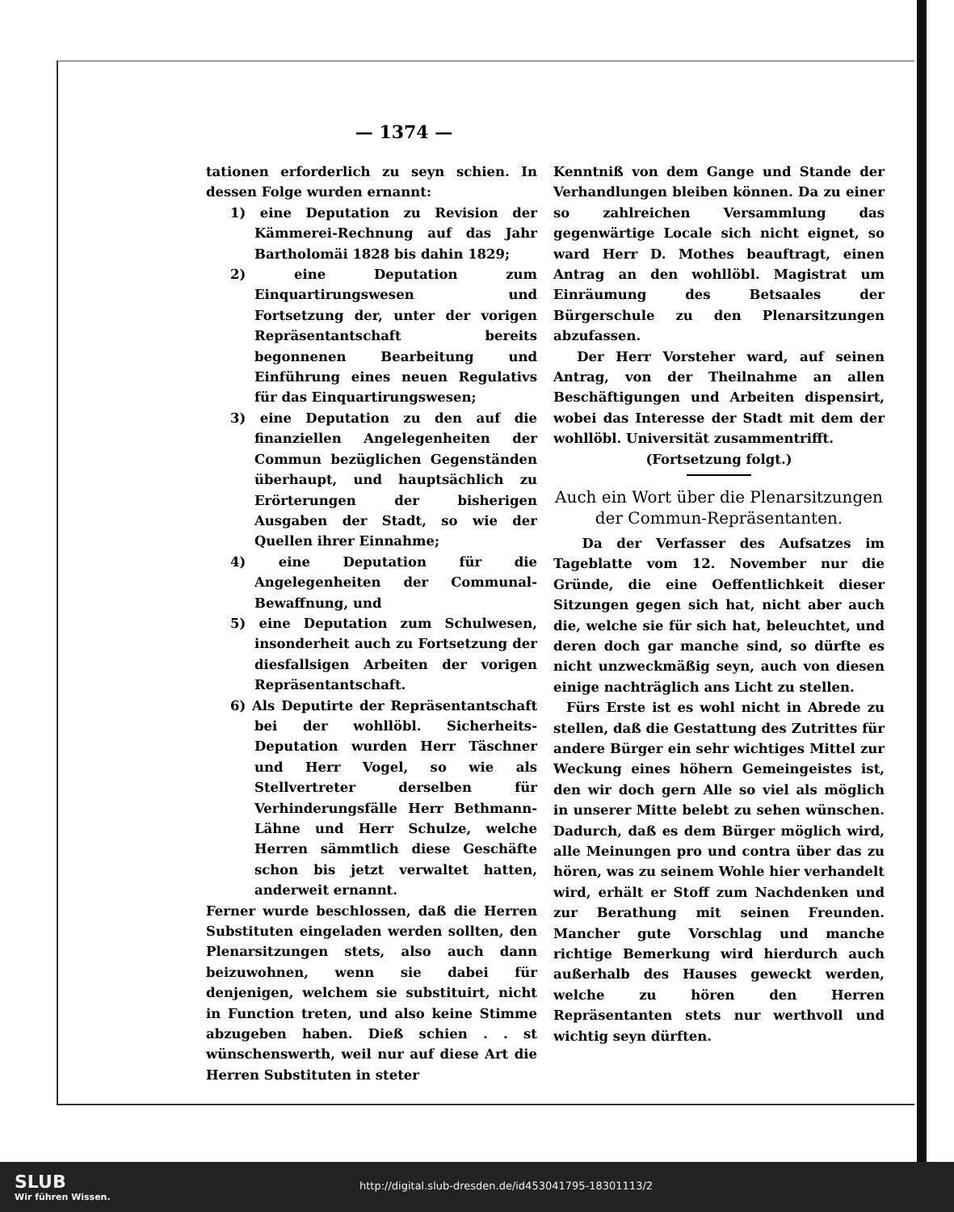— 1374 —
tationen erforderlich zu seyn schien. In dessen Folge wurden ernannt:
1) eine Deputation zu Revision der Kämmerei-Rechnung auf das Jahr Bartholomäi 1828 bis dahin 1829;
2) eine Deputation zum Einquartirungswesen und Fortsetzung der, unter der vorigen Repräsentantschaft bereits begonnenen Bearbeitung und Einführung eines neuen Regulativs für das Einquartirungswesen;
3) eine Deputation zu den auf die finanziellen Angelegenheiten der Commun bezüglichen Gegenständen überhaupt, und hauptsächlich zu Erörterungen der bisherigen Ausgaben der Stadt, so wie der Quellen ihrer Einnahme;
4) eine Deputation für die Angelegenheiten der Communal-Bewaffnung, und
5) eine Deputation zum Schulwesen, insonderheit auch zu Fortsetzung der diesfallsigen Arbeiten der vorigen Repräsentantschaft.
6) Als Deputirte der Repräsentantschaft bei der wohllöbl. Sicherheits-Deputation wurden Herr Täschner und Herr Vogel, so wie als Stellvertreter derselben für Verhinderungsfälle Herr Bethmann-Lähne und Herr Schulze, welche Herren sämmtlich diese Geschäfte schon bis jetzt verwaltet hatten, anderweit ernannt.
Ferner wurde beschlossen, daß die Herren Substituten eingeladen werden sollten, den Plenarsitzungen stets, also auch dann beizuwohnen, wenn sie dabei für denjenigen, welchem sie substituirt, nicht in Function treten, und also keine Stimme abzugeben haben. Dieß schien . . st wünschenswerth, weil nur auf diese Art die Herren Substituten in steter
Kenntniß von dem Gange und Stande der Verhandlungen bleiben können. Da zu einer so zahlreichen Versammlung das gegenwärtige Locale sich nicht eignet, so ward Herr D. Mothes beauftragt, einen Antrag an den wohllöbl. Magistrat um Einräumung des Betsaales der Bürgerschule zu den Plenarsitzungen abzufassen.
Der Herr Vorsteher ward, auf seinen Antrag, von der Theilnahme an allen Beschäftigungen und Arbeiten dispensirt, wobei das Interesse der Stadt mit dem der wohllöbl. Universität zusammentrifft.
(Fortsetzung folgt.)
Auch ein Wort über die Plenarsitzungen der Commun-Repräsentanten.
Da der Verfasser des Aufsatzes im Tageblatte vom 12. November nur die Gründe, die eine Oeffentlichkeit dieser Sitzungen gegen sich hat, nicht aber auch die, welche sie für sich hat, beleuchtet, und deren doch gar manche sind, so dürfte es nicht unzweckmäßig seyn, auch von diesen einige nachträglich ans Licht zu stellen.
Fürs Erste ist es wohl nicht in Abrede zu stellen, daß die Gestattung des Zutrittes für andere Bürger ein sehr wichtiges Mittel zur Weckung eines höhern Gemeingeistes ist, den wir doch gern Alle so viel als möglich in unserer Mitte belebt zu sehen wünschen. Dadurch, daß es dem Bürger möglich wird, alle Meinungen pro und contra über das zu hören, was zu seinem Wohle hier verhandelt wird, erhält er Stoff zum Nachdenken und zur Berathung mit seinen Freunden. Mancher gute Vorschlag und manche richtige Bemerkung wird hierdurch auch außerhalb des Hauses geweckt werden, welche zu hören den Herren Repräsentanten stets nur werthvoll und wichtig seyn dürften.
SLUB
Wir führen Wissen.
http://digital.slub-dresden.de/id453041795-18301113/2